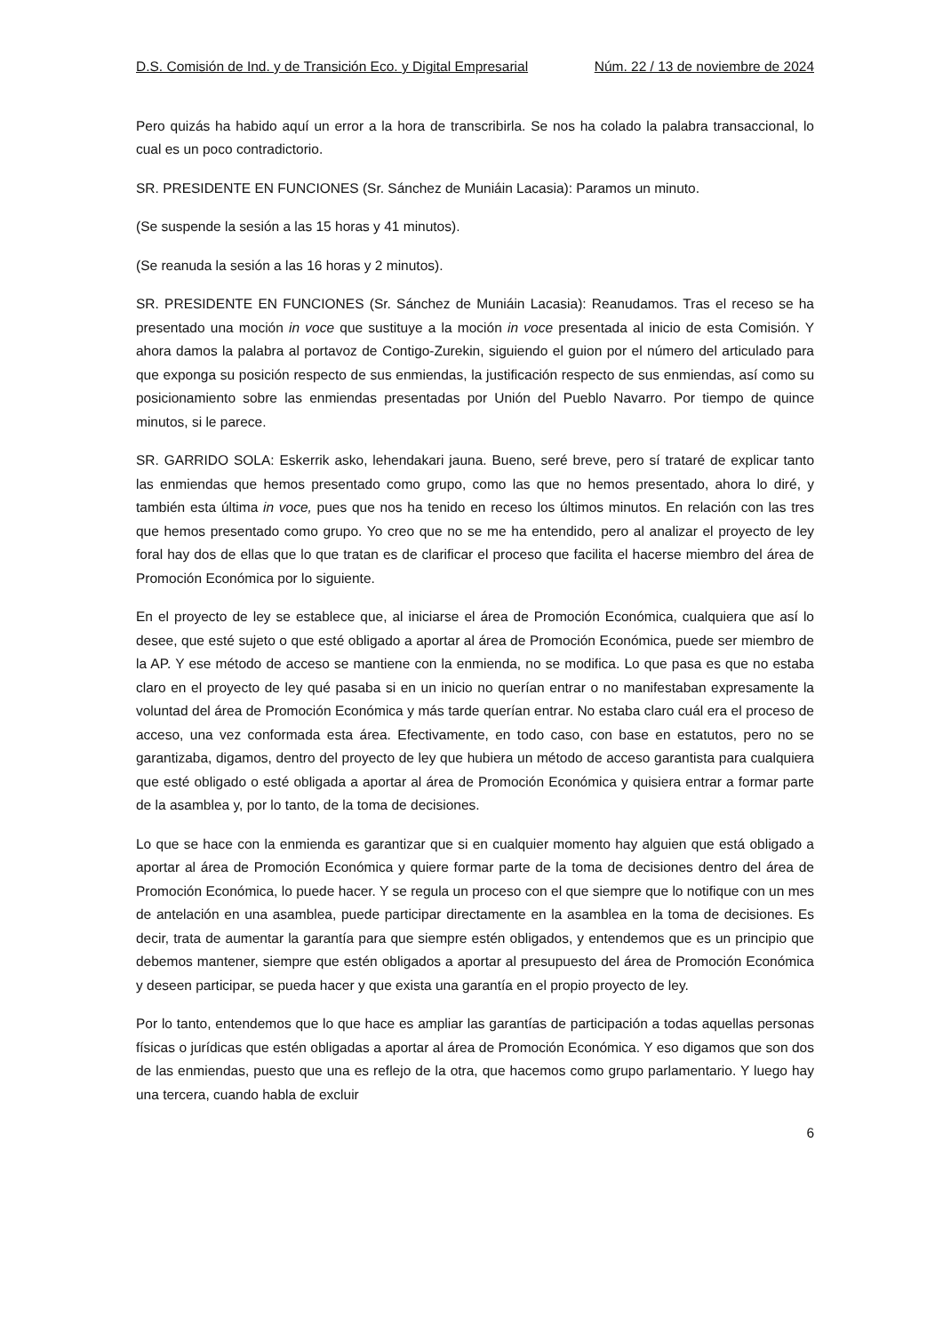D.S. Comisión de Ind. y de Transición Eco. y Digital Empresarial Núm. 22 / 13 de noviembre de 2024
Pero quizás ha habido aquí un error a la hora de transcribirla. Se nos ha colado la palabra transaccional, lo cual es un poco contradictorio.
SR. PRESIDENTE EN FUNCIONES (Sr. Sánchez de Muniáin Lacasia): Paramos un minuto.
(Se suspende la sesión a las 15 horas y 41 minutos).
(Se reanuda la sesión a las 16 horas y 2 minutos).
SR. PRESIDENTE EN FUNCIONES (Sr. Sánchez de Muniáin Lacasia): Reanudamos. Tras el receso se ha presentado una moción in voce que sustituye a la moción in voce presentada al inicio de esta Comisión. Y ahora damos la palabra al portavoz de Contigo-Zurekin, siguiendo el guion por el número del articulado para que exponga su posición respecto de sus enmiendas, la justificación respecto de sus enmiendas, así como su posicionamiento sobre las enmiendas presentadas por Unión del Pueblo Navarro. Por tiempo de quince minutos, si le parece.
SR. GARRIDO SOLA: Eskerrik asko, lehendakari jauna. Bueno, seré breve, pero sí trataré de explicar tanto las enmiendas que hemos presentado como grupo, como las que no hemos presentado, ahora lo diré, y también esta última in voce, pues que nos ha tenido en receso los últimos minutos. En relación con las tres que hemos presentado como grupo. Yo creo que no se me ha entendido, pero al analizar el proyecto de ley foral hay dos de ellas que lo que tratan es de clarificar el proceso que facilita el hacerse miembro del área de Promoción Económica por lo siguiente.
En el proyecto de ley se establece que, al iniciarse el área de Promoción Económica, cualquiera que así lo desee, que esté sujeto o que esté obligado a aportar al área de Promoción Económica, puede ser miembro de la AP. Y ese método de acceso se mantiene con la enmienda, no se modifica. Lo que pasa es que no estaba claro en el proyecto de ley qué pasaba si en un inicio no querían entrar o no manifestaban expresamente la voluntad del área de Promoción Económica y más tarde querían entrar. No estaba claro cuál era el proceso de acceso, una vez conformada esta área. Efectivamente, en todo caso, con base en estatutos, pero no se garantizaba, digamos, dentro del proyecto de ley que hubiera un método de acceso garantista para cualquiera que esté obligado o esté obligada a aportar al área de Promoción Económica y quisiera entrar a formar parte de la asamblea y, por lo tanto, de la toma de decisiones.
Lo que se hace con la enmienda es garantizar que si en cualquier momento hay alguien que está obligado a aportar al área de Promoción Económica y quiere formar parte de la toma de decisiones dentro del área de Promoción Económica, lo puede hacer. Y se regula un proceso con el que siempre que lo notifique con un mes de antelación en una asamblea, puede participar directamente en la asamblea en la toma de decisiones. Es decir, trata de aumentar la garantía para que siempre estén obligados, y entendemos que es un principio que debemos mantener, siempre que estén obligados a aportar al presupuesto del área de Promoción Económica y deseen participar, se pueda hacer y que exista una garantía en el propio proyecto de ley.
Por lo tanto, entendemos que lo que hace es ampliar las garantías de participación a todas aquellas personas físicas o jurídicas que estén obligadas a aportar al área de Promoción Económica. Y eso digamos que son dos de las enmiendas, puesto que una es reflejo de la otra, que hacemos como grupo parlamentario. Y luego hay una tercera, cuando habla de excluir
6